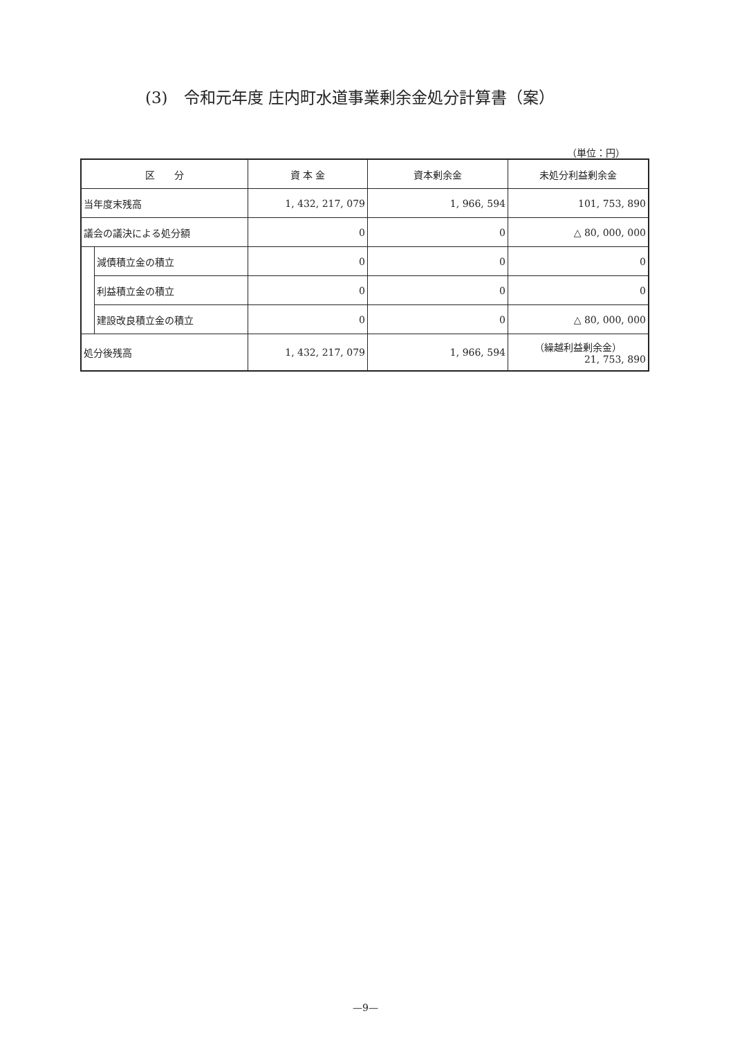(3)　令和元年度 庄内町水道事業剰余金処分計算書（案）
（単位：円）
| 区 分 | | 資 本 金 | 資本剰余金 | 未処分利益剰余金 |
| --- | --- | --- | --- | --- |
| 当年度末残高 | | 1, 432, 217, 079 | 1, 966, 594 | 101, 753, 890 |
| 議会の議決による処分額 | | 0 | 0 | △ 80, 000, 000 |
| | 減債積立金の積立 | 0 | 0 | 0 |
| | 利益積立金の積立 | 0 | 0 | 0 |
| | 建設改良積立金の積立 | 0 | 0 | △ 80, 000, 000 |
| 処分後残高 | | 1, 432, 217, 079 | 1, 966, 594 | （繰越利益剰余金） 21, 753, 890 |
—9—